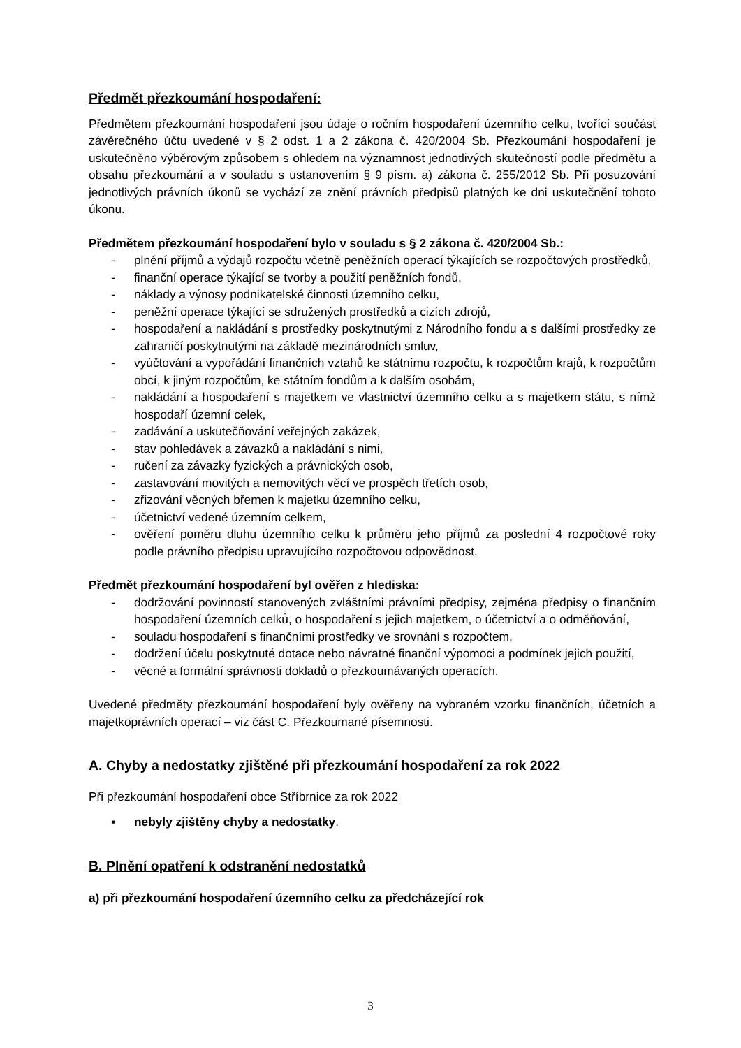Předmět přezkoumání hospodaření:
Předmětem přezkoumání hospodaření jsou údaje o ročním hospodaření územního celku, tvořící součást závěrečného účtu uvedené v § 2 odst. 1 a 2 zákona č. 420/2004 Sb. Přezkoumání hospodaření je uskutečněno výběrovým způsobem s ohledem na významnost jednotlivých skutečností podle předmětu a obsahu přezkoumání a v souladu s ustanovením § 9 písm. a) zákona č. 255/2012 Sb. Při posuzování jednotlivých právních úkonů se vychází ze znění právních předpisů platných ke dni uskutečnění tohoto úkonu.
Předmětem přezkoumání hospodaření bylo v souladu s § 2 zákona č. 420/2004 Sb.:
- plnění příjmů a výdajů rozpočtu včetně peněžních operací týkajících se rozpočtových prostředků,
- finanční operace týkající se tvorby a použití peněžních fondů,
- náklady a výnosy podnikatelské činnosti územního celku,
- peněžní operace týkající se sdružených prostředků a cizích zdrojů,
- hospodaření a nakládání s prostředky poskytnutými z Národního fondu a s dalšími prostředky ze zahraničí poskytnutými na základě mezinárodních smluv,
- vyúčtování a vypořádání finančních vztahů ke státnímu rozpočtu, k rozpočtům krajů, k rozpočtům obcí, k jiným rozpočtům, ke státním fondům a k dalším osobám,
- nakládání a hospodaření s majetkem ve vlastnictví územního celku a s majetkem státu, s nímž hospodaří územní celek,
- zadávání a uskutečňování veřejných zakázek,
- stav pohledávek a závazků a nakládání s nimi,
- ručení za závazky fyzických a právnických osob,
- zastavování movitých a nemovitých věcí ve prospěch třetích osob,
- zřizování věcných břemen k majetku územního celku,
- účetnictví vedené územním celkem,
- ověření poměru dluhu územního celku k průměru jeho příjmů za poslední 4 rozpočtové roky podle právního předpisu upravujícího rozpočtovou odpovědnost.
Předmět přezkoumání hospodaření byl ověřen z hlediska:
- dodržování povinností stanovených zvláštními právními předpisy, zejména předpisy o finančním hospodaření územních celků, o hospodaření s jejich majetkem, o účetnictví a o odměňování,
- souladu hospodaření s finančními prostředky ve srovnání s rozpočtem,
- dodržení účelu poskytnuté dotace nebo návratné finanční výpomoci a podmínek jejich použití,
- věcné a formální správnosti dokladů o přezkoumávaných operacích.
Uvedené předměty přezkoumání hospodaření byly ověřeny na vybraném vzorku finančních, účetních a majetkoprávních operací – viz část C. Přezkoumané písemnosti.
A. Chyby a nedostatky zjištěné při přezkoumání hospodaření za rok 2022
Při přezkoumání hospodaření obce Stříbrnice za rok 2022
▪ nebyly zjištěny chyby a nedostatky.
B. Plnění opatření k odstranění nedostatků
a) při přezkoumání hospodaření územního celku za předcházející rok
3